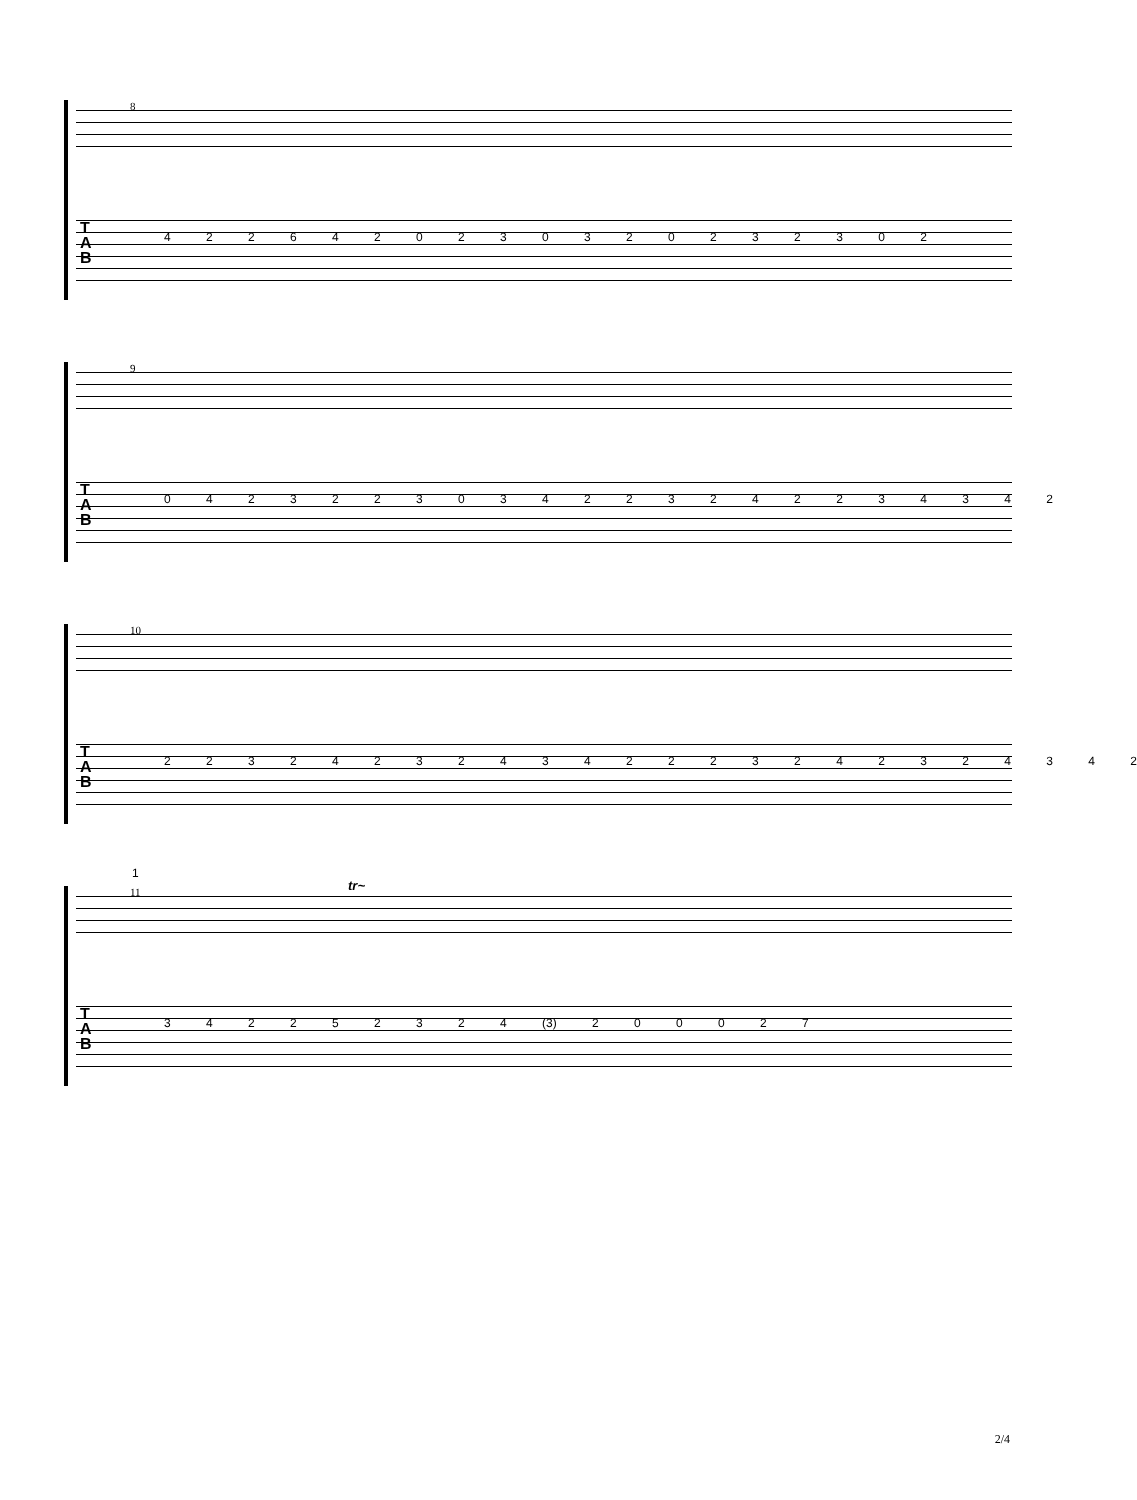8
T
A
B
4 2 2 6 4 2 0 2 3 0 3 2 0 2 3 2 3 0 2
9
T
A
B
0 4 2 3 2 2 3 0 3 4 2 2 3 2 4 2 2 3 4 3 4 2
10
T
A
B
2 2 3 2 4 2 3 2 4 3 4 2 2 2 3 2 4 2 3 2 4 3 4 2
1
tr~
11
T
A
B
3 4 2 2 5 2 3 2 4 (3) 2 0 0 0 2 7
2/4